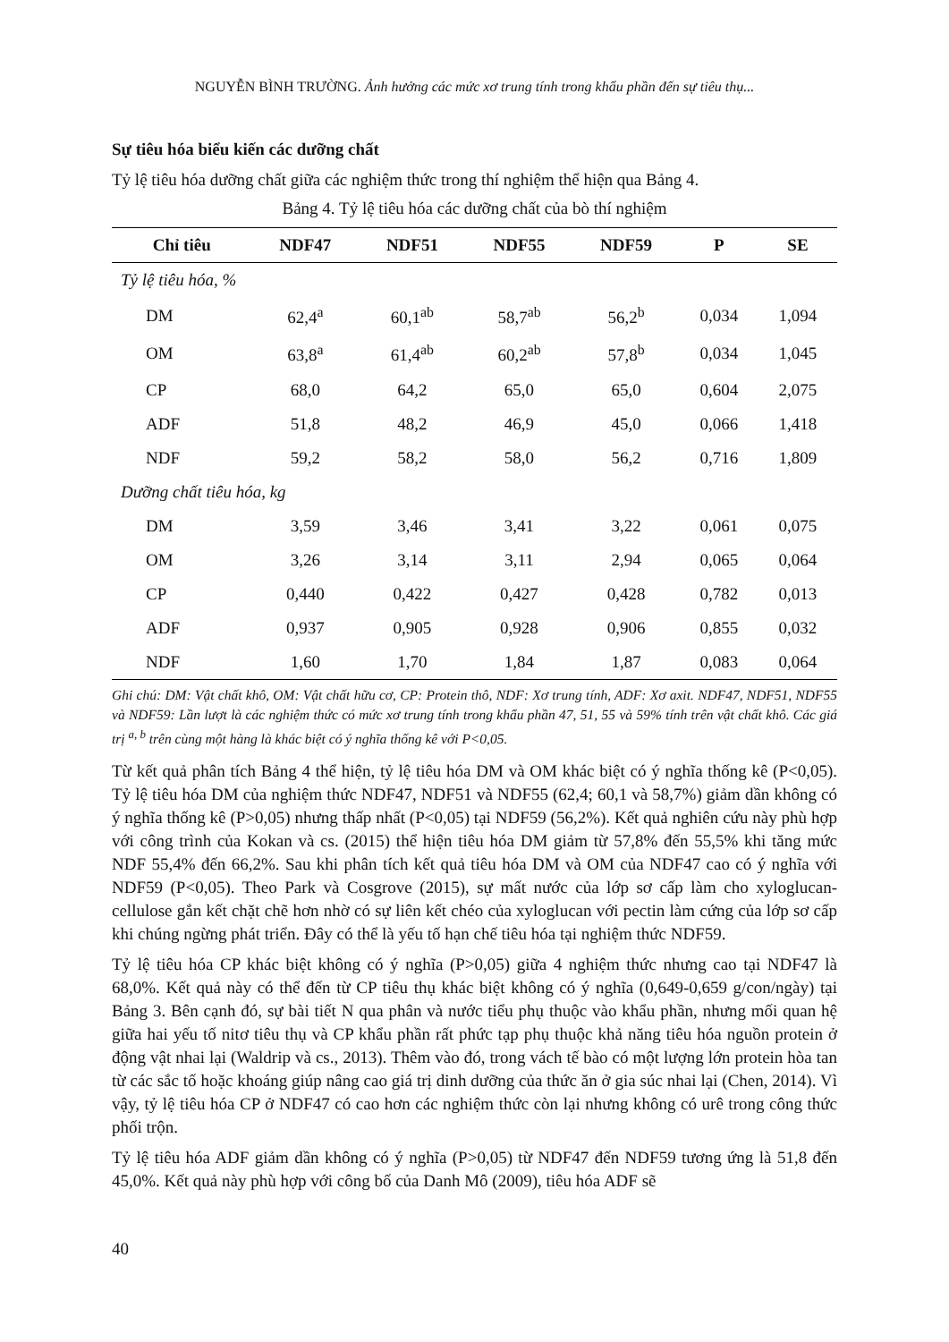NGUYỄN BÌNH TRƯỜNG. Ảnh hưởng các mức xơ trung tính trong khẩu phần đến sự tiêu thụ...
Sự tiêu hóa biểu kiến các dưỡng chất
Tỷ lệ tiêu hóa dưỡng chất giữa các nghiệm thức trong thí nghiệm thể hiện qua Bảng 4.
Bảng 4. Tỷ lệ tiêu hóa các dưỡng chất của bò thí nghiệm
| Chỉ tiêu | NDF47 | NDF51 | NDF55 | NDF59 | P | SE |
| --- | --- | --- | --- | --- | --- | --- |
| Tỷ lệ tiêu hóa, % | | | | | | |
| DM | 62,4<sup>a</sup> | 60,1<sup>ab</sup> | 58,7<sup>ab</sup> | 56,2<sup>b</sup> | 0,034 | 1,094 |
| OM | 63,8<sup>a</sup> | 61,4<sup>ab</sup> | 60,2<sup>ab</sup> | 57,8<sup>b</sup> | 0,034 | 1,045 |
| CP | 68,0 | 64,2 | 65,0 | 65,0 | 0,604 | 2,075 |
| ADF | 51,8 | 48,2 | 46,9 | 45,0 | 0,066 | 1,418 |
| NDF | 59,2 | 58,2 | 58,0 | 56,2 | 0,716 | 1,809 |
| Dưỡng chất tiêu hóa, kg | | | | | | |
| DM | 3,59 | 3,46 | 3,41 | 3,22 | 0,061 | 0,075 |
| OM | 3,26 | 3,14 | 3,11 | 2,94 | 0,065 | 0,064 |
| CP | 0,440 | 0,422 | 0,427 | 0,428 | 0,782 | 0,013 |
| ADF | 0,937 | 0,905 | 0,928 | 0,906 | 0,855 | 0,032 |
| NDF | 1,60 | 1,70 | 1,84 | 1,87 | 0,083 | 0,064 |
Ghi chú: DM: Vật chất khô, OM: Vật chất hữu cơ, CP: Protein thô, NDF: Xơ trung tính, ADF: Xơ axit. NDF47, NDF51, NDF55 và NDF59: Lần lượt là các nghiệm thức có mức xơ trung tính trong khẩu phần 47, 51, 55 và 59% tính trên vật chất khô. Các giá trị <sup>a, b</sup> trên cùng một hàng là khác biệt có ý nghĩa thống kê với P<0,05.
Từ kết quả phân tích Bảng 4 thể hiện, tỷ lệ tiêu hóa DM và OM khác biệt có ý nghĩa thống kê (P<0,05). Tỷ lệ tiêu hóa DM của nghiệm thức NDF47, NDF51 và NDF55 (62,4; 60,1 và 58,7%) giảm dần không có ý nghĩa thống kê (P>0,05) nhưng thấp nhất (P<0,05) tại NDF59 (56,2%). Kết quả nghiên cứu này phù hợp với công trình của Kokan và cs. (2015) thể hiện tiêu hóa DM giảm từ 57,8% đến 55,5% khi tăng mức NDF 55,4% đến 66,2%. Sau khi phân tích kết quả tiêu hóa DM và OM của NDF47 cao có ý nghĩa với NDF59 (P<0,05). Theo Park và Cosgrove (2015), sự mất nước của lớp sơ cấp làm cho xyloglucan-cellulose gắn kết chặt chẽ hơn nhờ có sự liên kết chéo của xyloglucan với pectin làm cứng của lớp sơ cấp khi chúng ngừng phát triển. Đây có thể là yếu tố hạn chế tiêu hóa tại nghiệm thức NDF59.
Tỷ lệ tiêu hóa CP khác biệt không có ý nghĩa (P>0,05) giữa 4 nghiệm thức nhưng cao tại NDF47 là 68,0%. Kết quả này có thể đến từ CP tiêu thụ khác biệt không có ý nghĩa (0,649-0,659 g/con/ngày) tại Bảng 3. Bên cạnh đó, sự bài tiết N qua phân và nước tiểu phụ thuộc vào khẩu phần, nhưng mối quan hệ giữa hai yếu tố nitơ tiêu thụ và CP khẩu phần rất phức tạp phụ thuộc khả năng tiêu hóa nguồn protein ở động vật nhai lại (Waldrip và cs., 2013). Thêm vào đó, trong vách tế bào có một lượng lớn protein hòa tan từ các sắc tố hoặc khoáng giúp nâng cao giá trị dinh dưỡng của thức ăn ở gia súc nhai lại (Chen, 2014). Vì vậy, tỷ lệ tiêu hóa CP ở NDF47 có cao hơn các nghiệm thức còn lại nhưng không có urê trong công thức phối trộn.
Tỷ lệ tiêu hóa ADF giảm dần không có ý nghĩa (P>0,05) từ NDF47 đến NDF59 tương ứng là 51,8 đến 45,0%. Kết quả này phù hợp với công bố của Danh Mô (2009), tiêu hóa ADF sẽ
40